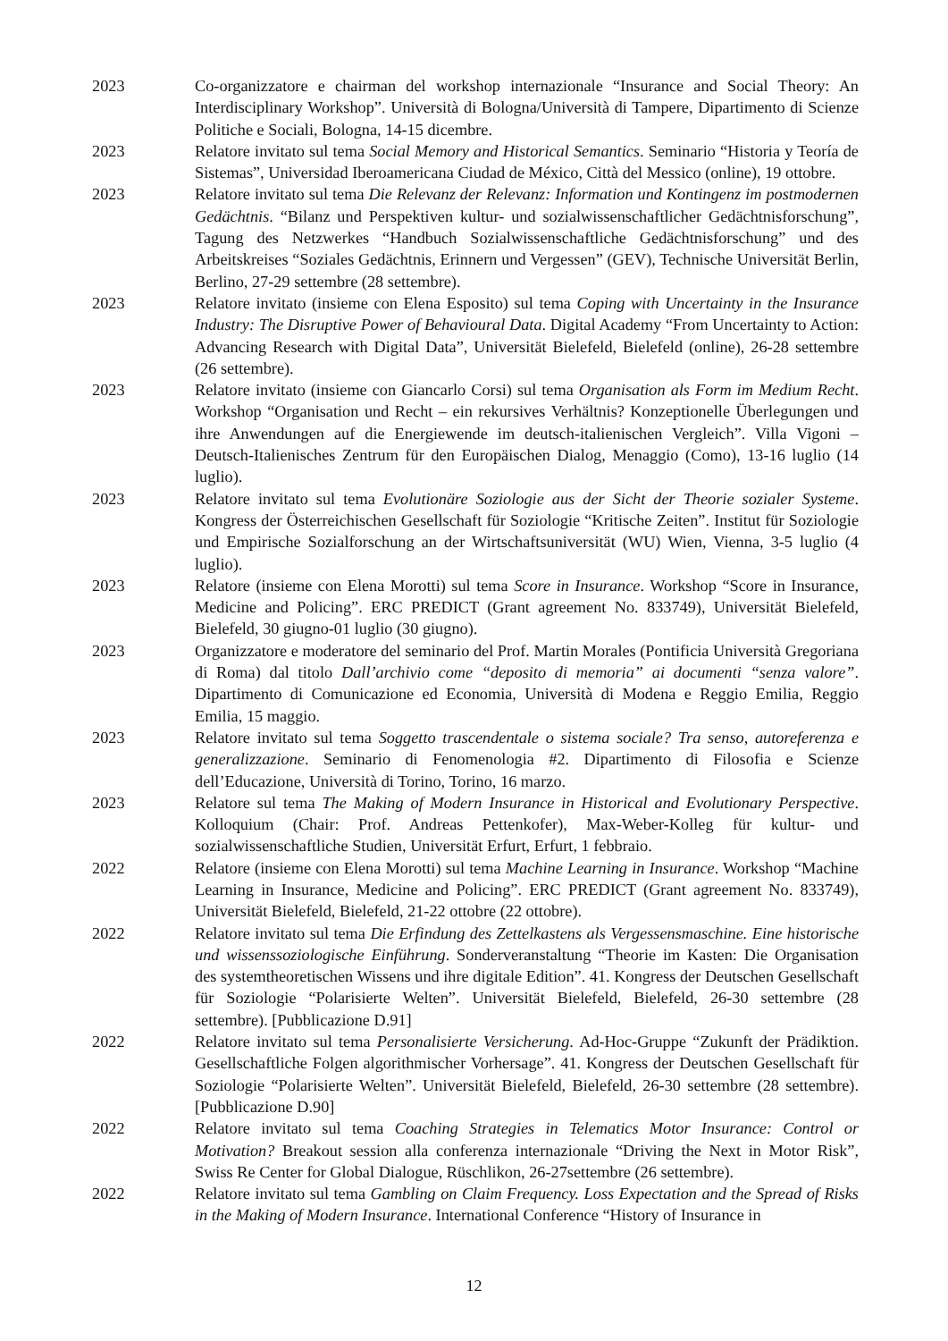2023 Co-organizzatore e chairman del workshop internazionale “Insurance and Social Theory: An Interdisciplinary Workshop”. Università di Bologna/Università di Tampere, Dipartimento di Scienze Politiche e Sociali, Bologna, 14-15 dicembre.
2023 Relatore invitato sul tema Social Memory and Historical Semantics. Seminario “Historia y Teoría de Sistemas”, Universidad Iberoamericana Ciudad de México, Città del Messico (online), 19 ottobre.
2023 Relatore invitato sul tema Die Relevanz der Relevanz: Information und Kontingenz im postmodernen Gedächtnis. “Bilanz und Perspektiven kultur- und sozialwissenschaftlicher Gedächtnisforschung”, Tagung des Netzwerkes “Handbuch Sozialwissenschaftliche Gedächtnisforschung” und des Arbeitskreises “Soziales Gedächtnis, Erinnern und Vergessen” (GEV), Technische Universität Berlin, Berlino, 27-29 settembre (28 settembre).
2023 Relatore invitato (insieme con Elena Esposito) sul tema Coping with Uncertainty in the Insurance Industry: The Disruptive Power of Behavioural Data. Digital Academy “From Uncertainty to Action: Advancing Research with Digital Data”, Universität Bielefeld, Bielefeld (online), 26-28 settembre (26 settembre).
2023 Relatore invitato (insieme con Giancarlo Corsi) sul tema Organisation als Form im Medium Recht. Workshop “Organisation und Recht – ein rekursives Verhältnis? Konzeptionelle Überlegungen und ihre Anwendungen auf die Energiewende im deutsch-italienischen Vergleich”. Villa Vigoni – Deutsch-Italienisches Zentrum für den Europäischen Dialog, Menaggio (Como), 13-16 luglio (14 luglio).
2023 Relatore invitato sul tema Evolutionäre Soziologie aus der Sicht der Theorie sozialer Systeme. Kongress der Österreichischen Gesellschaft für Soziologie “Kritische Zeiten”. Institut für Soziologie und Empirische Sozialforschung an der Wirtschaftsuniversität (WU) Wien, Vienna, 3-5 luglio (4 luglio).
2023 Relatore (insieme con Elena Morotti) sul tema Score in Insurance. Workshop “Score in Insurance, Medicine and Policing”. ERC PREDICT (Grant agreement No. 833749), Universität Bielefeld, Bielefeld, 30 giugno-01 luglio (30 giugno).
2023 Organizzatore e moderatore del seminario del Prof. Martin Morales (Pontificia Università Gregoriana di Roma) dal titolo Dall’archivio come “deposito di memoria” ai documenti “senza valore”. Dipartimento di Comunicazione ed Economia, Università di Modena e Reggio Emilia, Reggio Emilia, 15 maggio.
2023 Relatore invitato sul tema Soggetto trascendentale o sistema sociale? Tra senso, autoreferenza e generalizzazione. Seminario di Fenomenologia #2. Dipartimento di Filosofia e Scienze dell’Educazione, Università di Torino, Torino, 16 marzo.
2023 Relatore sul tema The Making of Modern Insurance in Historical and Evolutionary Perspective. Kolloquium (Chair: Prof. Andreas Pettenkofer), Max-Weber-Kolleg für kultur- und sozialwissenschaftliche Studien, Universität Erfurt, Erfurt, 1 febbraio.
2022 Relatore (insieme con Elena Morotti) sul tema Machine Learning in Insurance. Workshop “Machine Learning in Insurance, Medicine and Policing”. ERC PREDICT (Grant agreement No. 833749), Universität Bielefeld, Bielefeld, 21-22 ottobre (22 ottobre).
2022 Relatore invitato sul tema Die Erfindung des Zettelkastens als Vergessensmaschine. Eine historische und wissenssoziologische Einführung. Sonderveranstaltung “Theorie im Kasten: Die Organisation des systemtheoretischen Wissens und ihre digitale Edition”. 41. Kongress der Deutschen Gesellschaft für Soziologie “Polarisierte Welten”. Universität Bielefeld, Bielefeld, 26-30 settembre (28 settembre). [Pubblicazione D.91]
2022 Relatore invitato sul tema Personalisierte Versicherung. Ad-Hoc-Gruppe “Zukunft der Prädiktion. Gesellschaftliche Folgen algorithmischer Vorhersage”. 41. Kongress der Deutschen Gesellschaft für Soziologie “Polarisierte Welten”. Universität Bielefeld, Bielefeld, 26-30 settembre (28 settembre). [Pubblicazione D.90]
2022 Relatore invitato sul tema Coaching Strategies in Telematics Motor Insurance: Control or Motivation? Breakout session alla conferenza internazionale “Driving the Next in Motor Risk”, Swiss Re Center for Global Dialogue, Rüschlikon, 26-27settembre (26 settembre).
2022 Relatore invitato sul tema Gambling on Claim Frequency. Loss Expectation and the Spread of Risks in the Making of Modern Insurance. International Conference “History of Insurance in
12